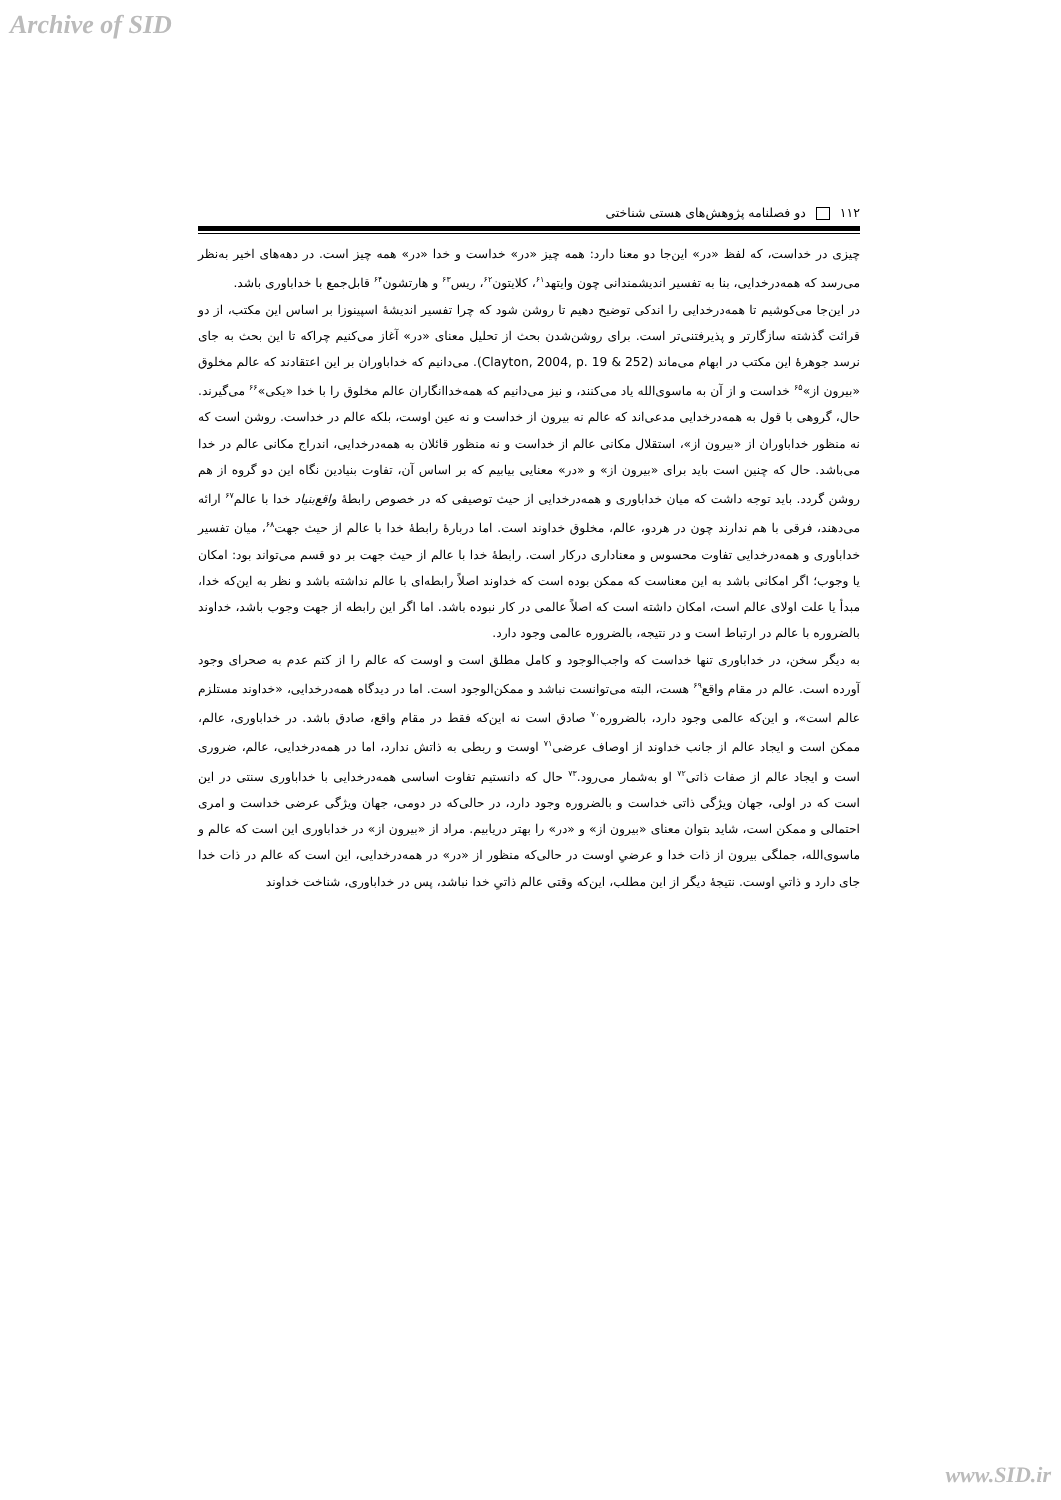Archive of SID
۱۱۲ دو فصلنامه پژوهش‌های هستی شناختی
چیزی در خداست، که لفظ «در» این‌جا دو معنا دارد: همه چیز «در» خداست و خدا «در» همه چیز است. در دهه‌های اخیر به‌نظر می‌رسد که همه‌درخدایی، بنا به تفسیر اندیشمندانی چون وایتهد<sup>۶۱</sup>، کلایتون<sup>۶۲</sup>، ریس<sup>۶۳</sup> و هارتشون<sup>۶۴</sup> قابل‌جمع با خداباوری باشد.
در این‌جا می‌کوشیم تا همه‌درخدایی را اندکی توضیح دهیم تا روشن شود که چرا تفسیر اندیشهٔ اسپینوزا بر اساس این مکتب، از دو قرائت گذشته سازگارتر و پذیرفتنی‌تر است. برای روشن‌شدن بحث از تحلیل معنای «در» آغاز می‌کنیم چراکه تا این بحث به جای نرسد جوهرهٔ این مکتب در ابهام می‌ماند (Clayton, 2004, p. 19 & 252). می‌دانیم که خداباوران بر این اعتقادند که عالم مخلوق «بیرون از»<sup>۶۵</sup> خداست و از آن به ماسوی‌الله یاد می‌کنند، و نیز می‌دانیم که همه‌خداانگاران عالم مخلوق را با خدا «یکی»<sup>۶۶</sup> می‌گیرند. حال، گروهی با قول به همه‌درخدایی مدعی‌اند که عالم نه بیرون از خداست و نه عین اوست، بلکه عالم در خداست. روشن است که نه منظور خداباوران از «بیرون از»، استقلال مکانی عالم از خداست و نه منظور قائلان به همه‌درخدایی، اندراج مکانی عالم در خدا می‌باشد. حال که چنین است باید برای «بیرون از» و «در» معنایی بیابیم که بر اساس آن، تفاوت بنیادین نگاه این دو گروه از هم روشن گردد. باید توجه داشت که میان خداباوری و همه‌درخدایی از حیث توصیفی که در خصوص رابطهٔ واقع‌بنیاد خدا با عالم<sup>۶۷</sup> ارائه می‌دهند، فرقی با هم ندارند چون در هردو، عالم، مخلوق خداوند است. اما دربارهٔ رابطهٔ خدا با عالم از حیث جهت<sup>۶۸</sup>، میان تفسیر خداباوری و همه‌درخدایی تفاوت محسوس و معناداری درکار است. رابطهٔ خدا با عالم از حیث جهت بر دو قسم می‌تواند بود: امکان یا وجوب؛ اگر امکانی باشد به این معناست که ممکن بوده است که خداوند اصلاً رابطه‌ای با عالم نداشته باشد و نظر به این‌که خدا، مبدأ یا علت اولای عالم است، امکان داشته است که اصلاً عالمی در کار نبوده باشد. اما اگر این رابطه از جهت وجوب باشد، خداوند بالضروره با عالم در ارتباط است و در نتیجه، بالضروره عالمی وجود دارد.
به دیگر سخن، در خداباوری تنها خداست که واجب‌الوجود و کامل مطلق است و اوست که عالم را از کتم عدم به صحرای وجود آورده است. عالم در مقام واقع<sup>۶۹</sup> هست، البته می‌توانست نباشد و ممکن‌الوجود است. اما در دیدگاه همه‌درخدایی، «خداوند مستلزم عالم است»، و این‌که عالمی وجود دارد، بالضروره<sup>۷۰</sup> صادق است نه این‌که فقط در مقام واقع، صادق باشد. در خداباوری، عالم، ممکن است و ایجاد عالم از جانب خداوند از اوصاف عرضی<sup>۷۱</sup> اوست و ربطی به ذاتش ندارد، اما در همه‌درخدایی، عالم، ضروری است و ایجاد عالم از صفات ذاتی<sup>۷۲</sup> او به‌شمار می‌رود.<sup>۷۳</sup> حال که دانستیم تفاوت اساسی همه‌درخدایی با خداباوری سنتی در این است که در اولی، جهان ویژگی ذاتی خداست و بالضروره وجود دارد، در حالی‌که در دومی، جهان ویژگی عرضی خداست و امری احتمالی و ممکن است، شاید بتوان معنای «بیرون از» و «در» را بهتر دریابیم. مراد از «بیرون از» در خداباوری این است که عالم و ماسوی‌الله، جملگی بیرون از ذات خدا و عرضیِ اوست در حالی‌که منظور از «در» در همه‌درخدایی، این است که عالم در ذات خدا جای دارد و ذاتیِ اوست. نتیجهٔ دیگر از این مطلب، این‌که وقتی عالم ذاتیِ خدا نباشد، پس در خداباوری، شناخت خداوند
www.SID.ir